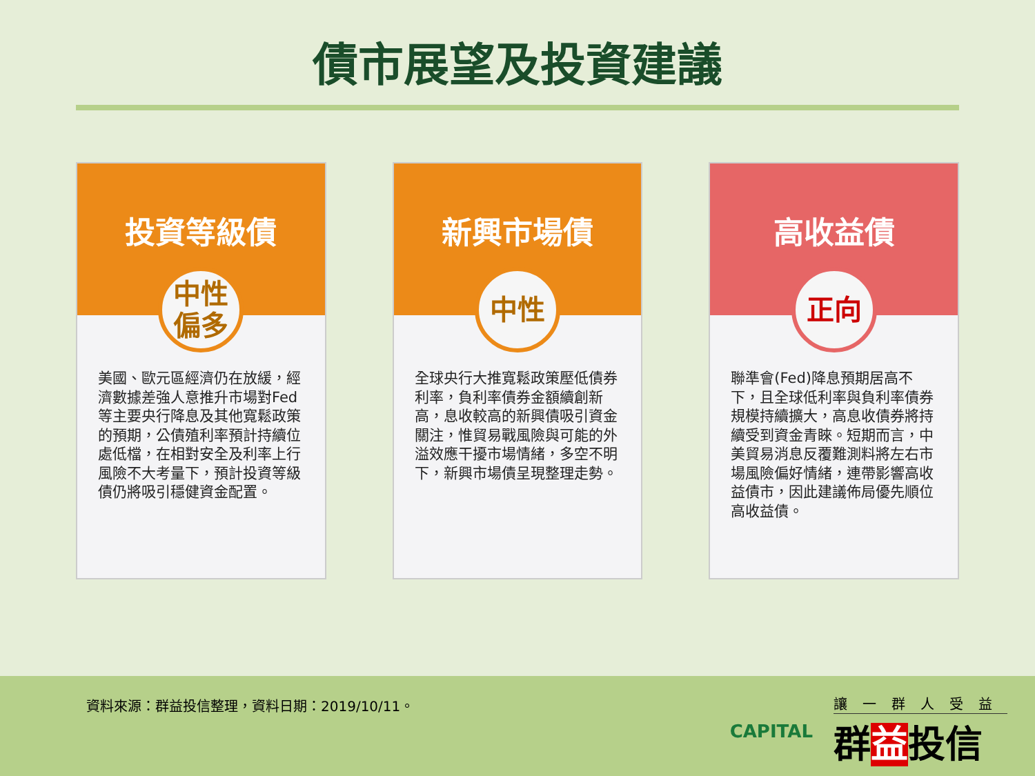債市展望及投資建議
投資等級債
中性
偏多
美國、歐元區經濟仍在放緩，經濟數據差強人意推升市場對Fed等主要央行降息及其他寬鬆政策的預期，公債殖利率預計持續位處低檔，在相對安全及利率上行風險不大考量下，預計投資等級債仍將吸引穩健資金配置。
新興市場債
中性
全球央行大推寬鬆政策壓低債券利率，負利率債券金額續創新高，息收較高的新興債吸引資金關注，惟貿易戰風險與可能的外溢效應干擾市場情緒，多空不明下，新興市場債呈現整理走勢。
高收益債
正向
聯準會(Fed)降息預期居高不下，且全球低利率與負利率債券規模持續擴大，高息收債券將持續受到資金青睞。短期而言，中美貿易消息反覆難測料將左右市場風險偏好情緒，連帶影響高收益債市，因此建議佈局優先順位高收益債。
資料來源：群益投信整理，資料日期：2019/10/11。
CAPITAL
讓一群人受益
群益投信